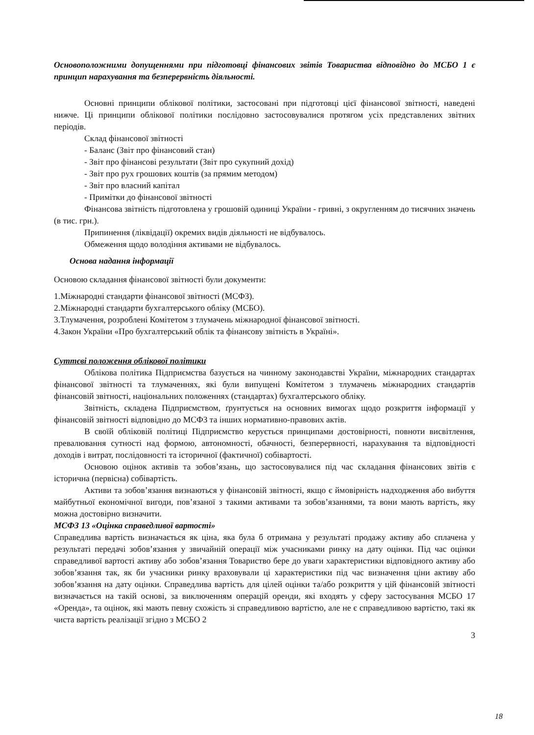Основоположними допущеннями при підготовці фінансових звітів Товариства відповідно до МСБО 1 є принцип нарахування та безперервність діяльності.
Основні принципи облікової політики, застосовані при підготовці цієї фінансової звітності, наведені нижче. Ці принципи облікової політики послідовно застосовувалися протягом усіх представлених звітних періодів.
Склад фінансової звітності
- Баланс (Звіт про фінансовий стан)
- Звіт про фінансові результати (Звіт про сукупний дохід)
- Звіт про рух грошових коштів (за прямим методом)
- Звіт про власний капітал
- Примітки до фінансової звітності
Фінансова звітність підготовлена у грошовій одиниці України - гривні, з округленням до тисячних значень (в тис. грн.).
Припинення (ліквідації) окремих видів діяльності не відбувалось.
Обмеження щодо володіння активами не відбувалось.
Основа надання інформації
Основою складання фінансової звітності були документи:
1.Міжнародні стандарти фінансової звітності (МСФЗ).
2.Міжнародні стандарти бухгалтерського обліку (МСБО).
3.Тлумачення, розроблені Комітетом з тлумачень міжнародної фінансової звітності.
4.Закон України «Про бухгалтерський облік та фінансову звітність в Україні».
Суттєві положення облікової політики
Облікова політика Підприємства базується на чинному законодавстві України, міжнародних стандартах фінансової звітності та тлумаченнях, які були випущені Комітетом з тлумачень міжнародних стандартів фінансовій звітності, національних положеннях (стандартах) бухгалтерського обліку.
Звітність, складена Підприємством, ґрунтується на основних вимогах щодо розкриття інформації у фінансовій звітності відповідно до МСФЗ та інших нормативно-правових актів.
В своїй обліковій політиці Підприємство керується принципами достовірності, повноти висвітлення, превалювання сутності над формою, автономності, обачності, безперервності, нарахування та відповідності доходів і витрат, послідовності та історичної (фактичної) собівартості.
Основою оцінок активів та зобов’язань, що застосовувалися під час складання фінансових звітів є історична (первісна) собівартість.
Активи та зобов’язання визнаються у фінансовій звітності, якщо є ймовірність надходження або вибуття майбутньої економічної вигоди, пов’язаної з такими активами та зобов’язаннями, та вони мають вартість, яку можна достовірно визначити.
МСФЗ 13 «Оцінка справедливої вартості»
Справедлива вартість визначається як ціна, яка була б отримана у результаті продажу активу або сплачена у результаті передачі зобов’язання у звичайній операції між учасниками ринку на дату оцінки. Під час оцінки справедливої вартості активу або зобов’язання Товариство бере до уваги характеристики відповідного активу або зобов’язання так, як би учасники ринку враховували ці характеристики під час визначення ціни активу або зобов’язання на дату оцінки. Справедлива вартість для цілей оцінки та/або розкриття у цій фінансовій звітності визначається на такій основі, за виключенням операцій оренди, які входять у сферу застосування МСБО 17 «Оренда», та оцінок, які мають певну схожість зі справедливою вартістю, але не є справедливою вартістю, такі як чиста вартість реалізації згідно з МСБО 2
3
18